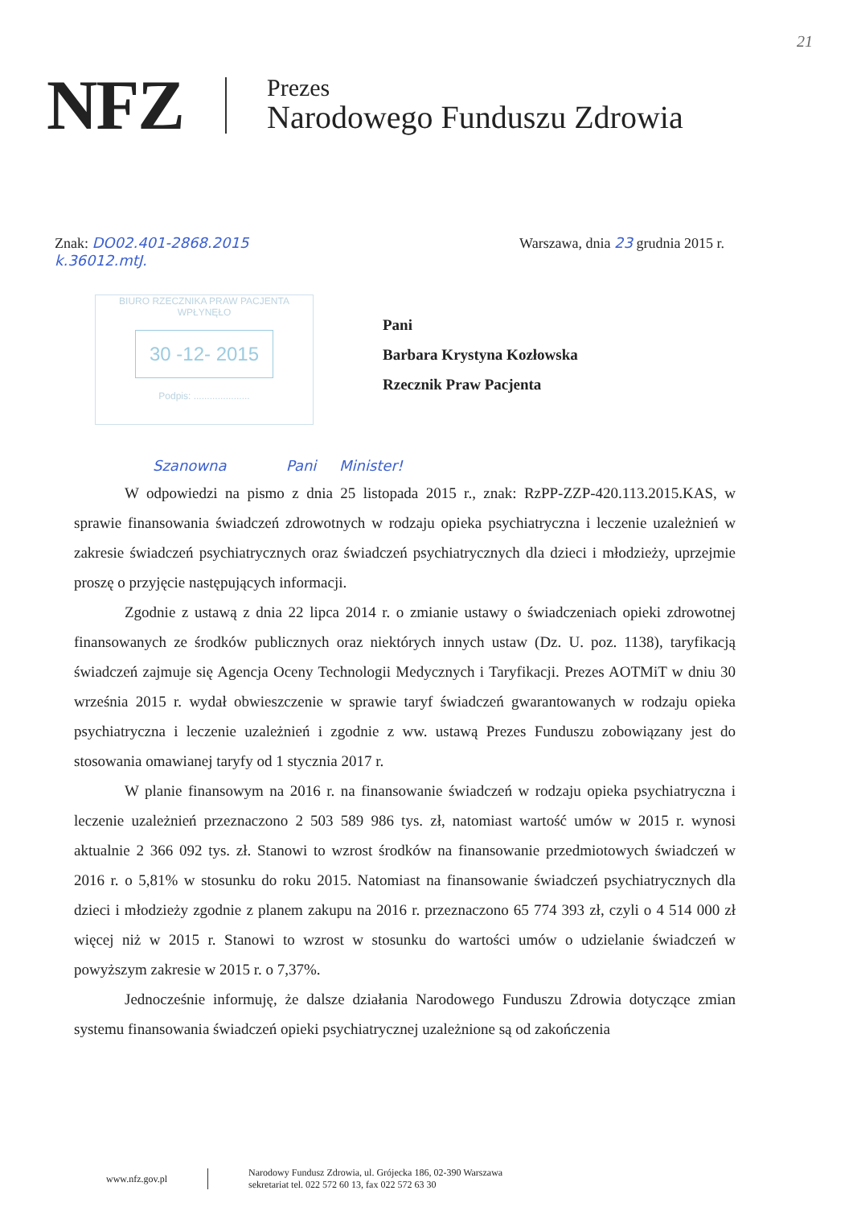21
NFZ
Prezes
Narodowego Funduszu Zdrowia
Znak: DO02.401-2868.2015
k.36012.mtJ.
Warszawa, dnia 23 grudnia 2015 r.
Pani
Barbara Krystyna Kozłowska
Rzecznik Praw Pacjenta
BIURO RZECZNIKA PRAW PACJENTA
WPŁYNĘŁO
30 -12- 2015
Podpis: .....................
Szanowna Pani Minister!
W odpowiedzi na pismo z dnia 25 listopada 2015 r., znak: RzPP-ZZP-420.113.2015.KAS, w sprawie finansowania świadczeń zdrowotnych w rodzaju opieka psychiatryczna i leczenie uzależnień w zakresie świadczeń psychiatrycznych oraz świadczeń psychiatrycznych dla dzieci i młodzieży, uprzejmie proszę o przyjęcie następujących informacji.
Zgodnie z ustawą z dnia 22 lipca 2014 r. o zmianie ustawy o świadczeniach opieki zdrowotnej finansowanych ze środków publicznych oraz niektórych innych ustaw (Dz. U. poz. 1138), taryfikacją świadczeń zajmuje się Agencja Oceny Technologii Medycznych i Taryfikacji. Prezes AOTMiT w dniu 30 września 2015 r. wydał obwieszczenie w sprawie taryf świadczeń gwarantowanych w rodzaju opieka psychiatryczna i leczenie uzależnień i zgodnie z ww. ustawą Prezes Funduszu zobowiązany jest do stosowania omawianej taryfy od 1 stycznia 2017 r.
W planie finansowym na 2016 r. na finansowanie świadczeń w rodzaju opieka psychiatryczna i leczenie uzależnień przeznaczono 2 503 589 986 tys. zł, natomiast wartość umów w 2015 r. wynosi aktualnie 2 366 092 tys. zł. Stanowi to wzrost środków na finansowanie przedmiotowych świadczeń w 2016 r. o 5,81% w stosunku do roku 2015. Natomiast na finansowanie świadczeń psychiatrycznych dla dzieci i młodzieży zgodnie z planem zakupu na 2016 r. przeznaczono 65 774 393 zł, czyli o 4 514 000 zł więcej niż w 2015 r. Stanowi to wzrost w stosunku do wartości umów o udzielanie świadczeń w powyższym zakresie w 2015 r. o 7,37%.
Jednocześnie informuję, że dalsze działania Narodowego Funduszu Zdrowia dotyczące zmian systemu finansowania świadczeń opieki psychiatrycznej uzależnione są od zakończenia
www.nfz.gov.pl
Narodowy Fundusz Zdrowia, ul. Grójecka 186, 02-390 Warszawa
sekretariat tel. 022 572 60 13, fax 022 572 63 30